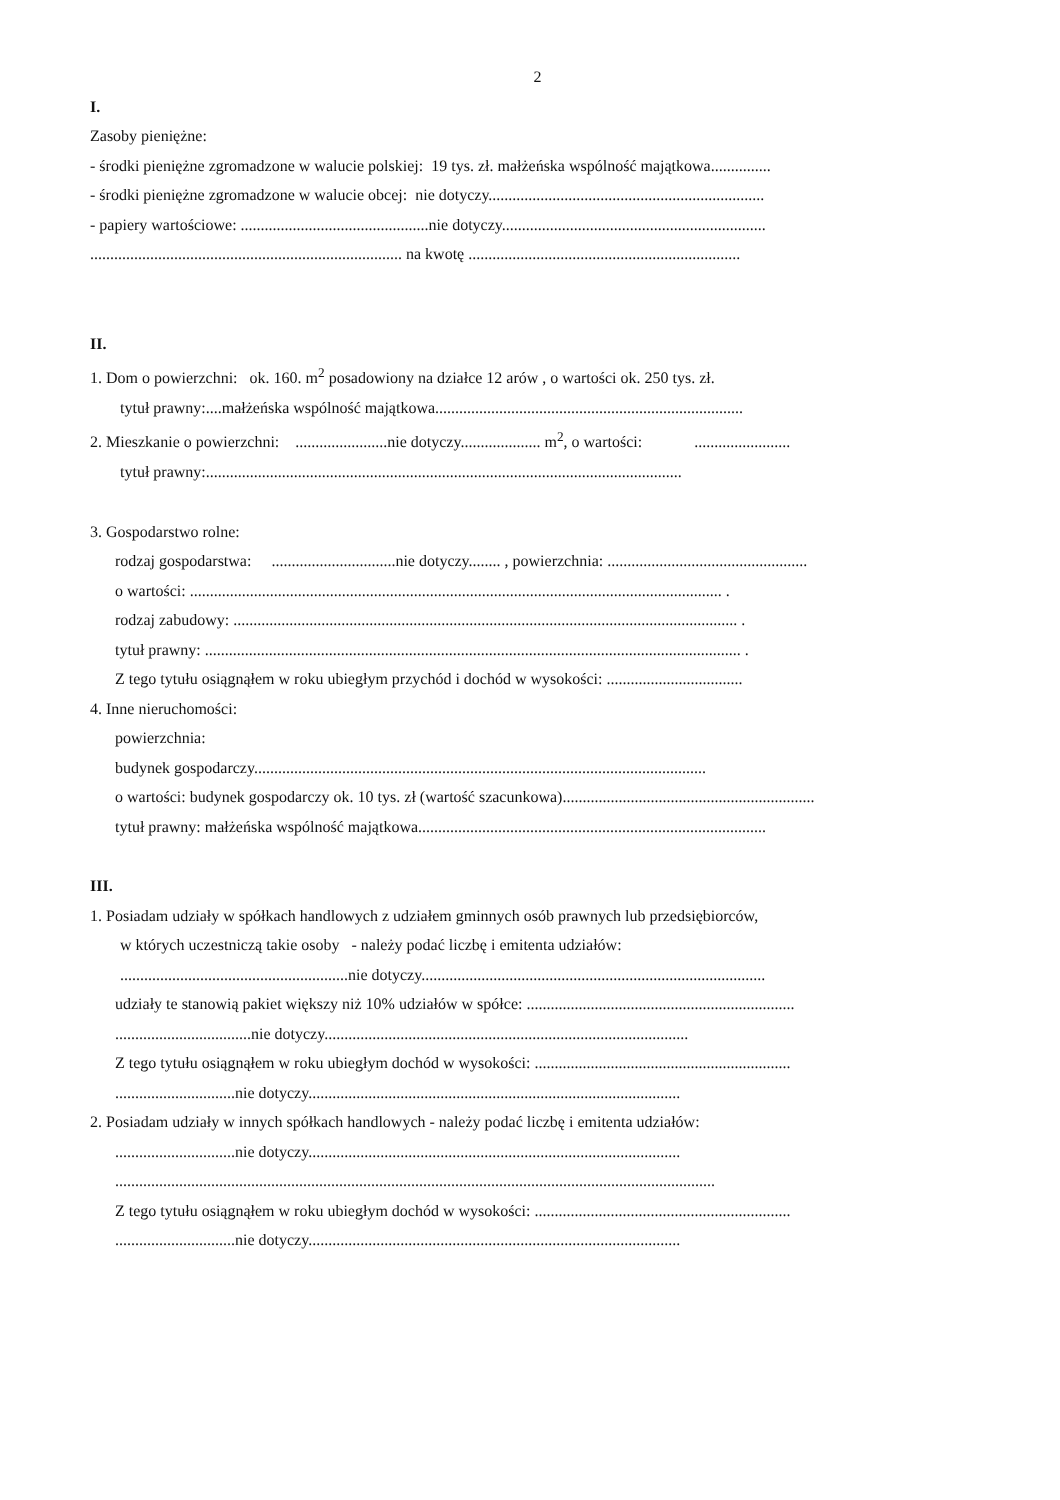2
I.
Zasoby pieniężne:
- środki pieniężne zgromadzone w walucie polskiej: 19 tys. zł. małżeńska wspólność majątkowa...............
- środki pieniężne zgromadzone w walucie obcej: nie dotyczy.....................................................................
- papiery wartościowe: ...............................................nie dotyczy..................................................................
.............................................................................. na kwotę ....................................................................
II.
1. Dom o powierzchni: ok. 160. m<sup>2</sup> posadowiony na działce 12 arów , o wartości ok. 250 tys. zł.
tytuł prawny:....małżeńska wspólność majątkowa.............................................................................
2. Mieszkanie o powierzchni: .......................nie dotyczy.................... m<sup>2</sup>, o wartości: ........................
tytuł prawny:.......................................................................................................................
3. Gospodarstwo rolne:
rodzaj gospodarstwa: ...............................nie dotyczy........ , powierzchnia: ..................................................
o wartości: ..................................................................................................................................... .
rodzaj zabudowy: .............................................................................................................................. .
tytuł prawny: ...................................................................................................................................... .
Z tego tytułu osiągnąłem w roku ubiegłym przychód i dochód w wysokości: ..................................
4. Inne nieruchomości:
powierzchnia:
budynek gospodarczy.................................................................................................................
o wartości: budynek gospodarczy ok. 10 tys. zł (wartość szacunkowa)...............................................................
tytuł prawny: małżeńska wspólność majątkowa.......................................................................................
III.
1. Posiadam udziały w spółkach handlowych z udziałem gminnych osób prawnych lub przedsiębiorców,
w których uczestniczą takie osoby - należy podać liczbę i emitenta udziałów:
.........................................................nie dotyczy......................................................................................
udziały te stanowią pakiet większy niż 10% udziałów w spółce: ...................................................................
..................................nie dotyczy...........................................................................................
Z tego tytułu osiągnąłem w roku ubiegłym dochód w wysokości: ................................................................
..............................nie dotyczy.............................................................................................
2. Posiadam udziały w innych spółkach handlowych - należy podać liczbę i emitenta udziałów:
..............................nie dotyczy.............................................................................................
......................................................................................................................................................
Z tego tytułu osiągnąłem w roku ubiegłym dochód w wysokości: ................................................................
..............................nie dotyczy.............................................................................................